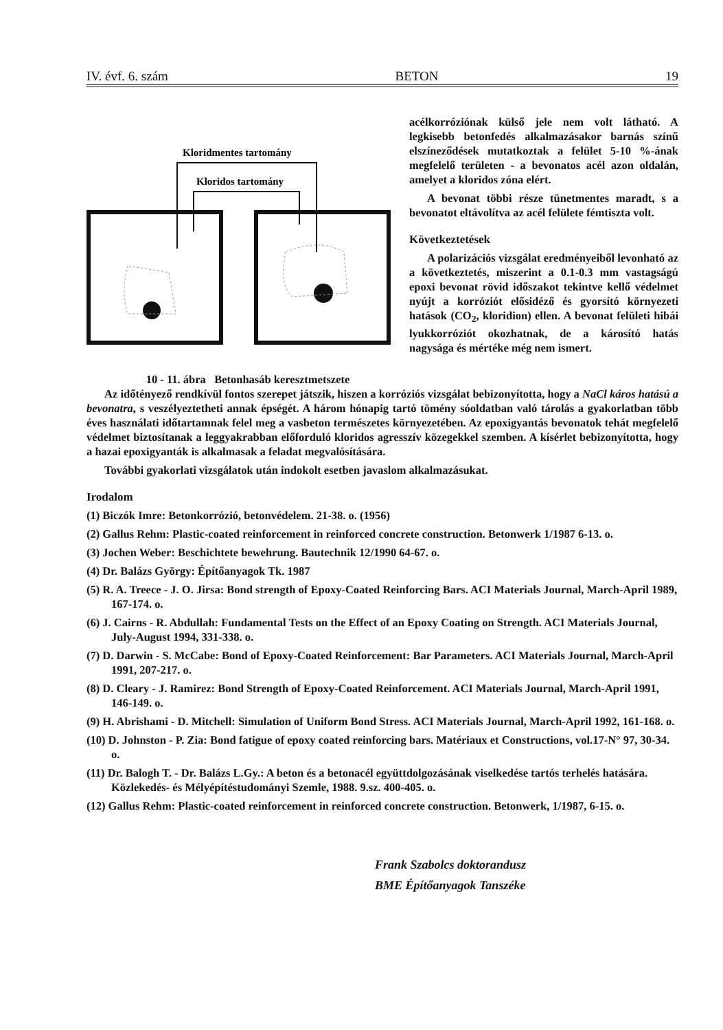IV. évf. 6. szám BETON 19
Kloridmentes tartomány
Kloridos tartomány
10 - 11. ábra Betonhasáb keresztmetszete
acélkorróziónak külső jele nem volt látható. A legkisebb betonfedés alkalmazásakor barnás színű elszíneződések mutatkoztak a felület 5-10 %-ának megfelelő területen - a bevonatos acél azon oldalán, amelyet a kloridos zóna elért.
A bevonat többi része tünetmentes maradt, s a bevonatot eltávolítva az acél felülete fémtiszta volt.
Következtetések
A polarizációs vizsgálat eredményeiből levonható az a következtetés, miszerint a 0.1-0.3 mm vastagságú epoxi bevonat rövid időszakot tekintve kellő védelmet nyújt a korróziót elősidéző és gyorsító környezeti hatások (CO<sub>2</sub>, kloridion) ellen. A bevonat felületi hibái lyukkorróziót okozhatnak, de a károsító hatás nagysága és mértéke még nem ismert.
Az időtényező rendkívül fontos szerepet játszik, hiszen a korróziós vizsgálat bebizonyította, hogy a NaCl káros hatású a bevonatra, s veszélyeztetheti annak épségét. A három hónapig tartó tömény sóoldatban való tárolás a gyakorlatban több éves használati időtartamnak felel meg a vasbeton természetes környezetében. Az epoxigyantás bevonatok tehát megfelelő védelmet biztosítanak a leggyakrabban előforduló kloridos agresszív közegekkel szemben. A kísérlet bebizonyította, hogy a hazai epoxigyanták is alkalmasak a feladat megvalósítására.
További gyakorlati vizsgálatok után indokolt esetben javaslom alkalmazásukat.
Irodalom
(1) Biczók Imre: Betonkorrózió, betonvédelem. 21-38. o. (1956)
(2) Gallus Rehm: Plastic-coated reinforcement in reinforced concrete construction. Betonwerk 1/1987 6-13. o.
(3) Jochen Weber: Beschichtete bewehrung. Bautechnik 12/1990 64-67. o.
(4) Dr. Balázs György: Építőanyagok Tk. 1987
(5) R. A. Treece - J. O. Jirsa: Bond strength of Epoxy-Coated Reinforcing Bars. ACI Materials Journal, March-April 1989, 167-174. o.
(6) J. Cairns - R. Abdullah: Fundamental Tests on the Effect of an Epoxy Coating on Strength. ACI Materials Journal, July-August 1994, 331-338. o.
(7) D. Darwin - S. McCabe: Bond of Epoxy-Coated Reinforcement: Bar Parameters. ACI Materials Journal, March-April 1991, 207-217. o.
(8) D. Cleary - J. Ramirez: Bond Strength of Epoxy-Coated Reinforcement. ACI Materials Journal, March-April 1991, 146-149. o.
(9) H. Abrishami - D. Mitchell: Simulation of Uniform Bond Stress. ACI Materials Journal, March-April 1992, 161-168. o.
(10) D. Johnston - P. Zia: Bond fatigue of epoxy coated reinforcing bars. Matériaux et Constructions, vol.17-N° 97, 30-34. o.
(11) Dr. Balogh T. - Dr. Balázs L.Gy.: A beton és a betonacél együttdolgozásának viselkedése tartós terhelés hatására. Közlekedés- és Mélyépítéstudományi Szemle, 1988. 9.sz. 400-405. o.
(12) Gallus Rehm: Plastic-coated reinforcement in reinforced concrete construction. Betonwerk, 1/1987, 6-15. o.
Frank Szabolcs doktorandusz
BME Építőanyagok Tanszéke